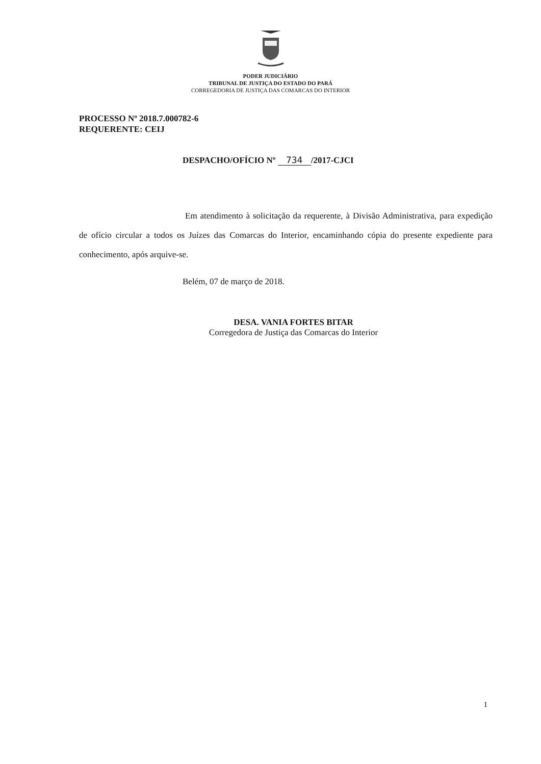PODER JUDICIÁRIO
TRIBUNAL DE JUSTIÇA DO ESTADO DO PARÁ
CORREGEDORIA DE JUSTIÇA DAS COMARCAS DO INTERIOR
PROCESSO Nº 2018.7.000782-6
REQUERENTE: CEIJ
DESPACHO/OFÍCIO Nº 734 /2017-CJCI
Em atendimento à solicitação da requerente, à Divisão Administrativa, para expedição de ofício circular a todos os Juízes das Comarcas do Interior, encaminhando cópia do presente expediente para conhecimento, após arquive-se.
Belém, 07 de março de 2018.
DESA. VANIA FORTES BITAR
Corregedora de Justiça das Comarcas do Interior
1